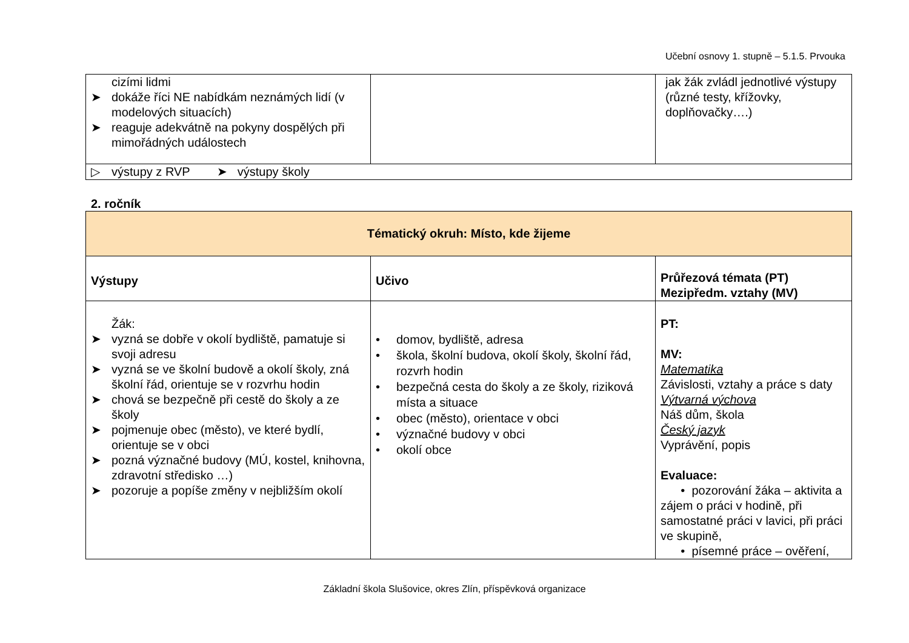Učební osnovy 1. stupně – 5.1.5. Prvouka
| cizími lidmi ➤ dokáže říci NE nabídkám neznámých lidí (v modelových situacích) ➤ reaguje adekvátně na pokyny dospělých při mimořádných událostech | | jak žák zvládl jednotlivé výstupy (různé testy, křížovky, doplňovačky….) |
| ▷ výstupy z RVP ➤ výstupy školy | | |
2. ročník
| Tématický okruh: Místo, kde žijeme | | |
| --- | --- | --- |
| Výstupy | Učivo | Průřezová témata (PT) Mezipředm. vztahy (MV) |
| Žák: ➤ vyzná se dobře v okolí bydliště, pamatuje si svoji adresu ➤ vyzná se ve školní budově a okolí školy, zná školní řád, orientuje se v rozvrhu hodin ➤ chová se bezpečně při cestě do školy a ze školy ➤ pojmenuje obec (město), ve které bydlí, orientuje se v obci ➤ pozná význačné budovy (MÚ, kostel, knihovna, zdravotní středisko …) ➤ pozoruje a popíše změny v nejbližším okolí | • domov, bydliště, adresa • škola, školní budova, okolí školy, školní řád, rozvrh hodin • bezpečná cesta do školy a ze školy, riziková místa a situace • obec (město), orientace v obci • význačné budovy v obci • okolí obce | PT: MV: Matematika Závislosti, vztahy a práce s daty Výtvarná výchova Náš dům, škola Český jazyk Vyprávění, popis Evaluace: • pozorování žáka – aktivita a zájem o práci v hodině, při samostatné práci v lavici, při práci ve skupině, • písemné práce – ověření, |
Základní škola Slušovice, okres Zlín, příspěvková organizace